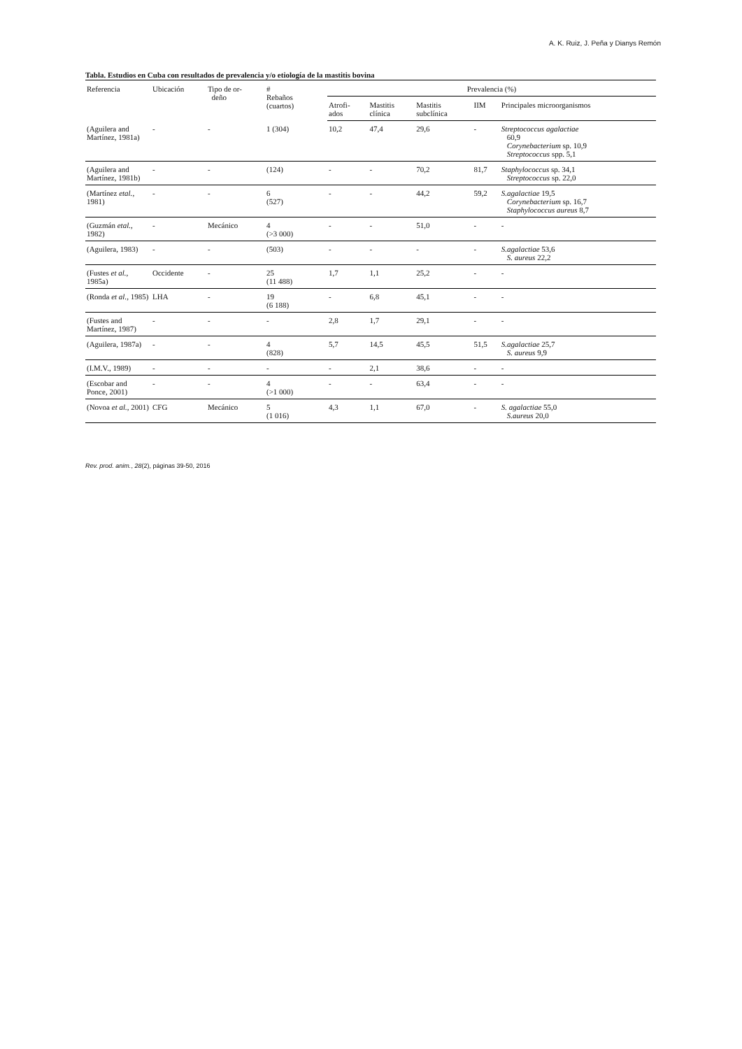A. K. Ruiz, J. Peña y Dianys Remón
Tabla. Estudios en Cuba con resultados de prevalencia y/o etiología de la mastitis bovina
| Referencia | Ubicación | Tipo de or- deño | # Rebaños (cuartos) | Prevalencia (%) | | | | |
| --- | --- | --- | --- | --- | --- | --- | --- | --- |
| | | | | Atrofi- ados | Mastitis clínica | Mastitis subclínica | IIM | Principales microorganismos |
| (Aguilera and Martínez, 1981a) | - | - | 1 (304) | 10,2 | 47,4 | 29,6 | - | Streptococcus agalactiae 60,9 Corynebacterium sp. 10,9 Streptococcus spp. 5,1 |
| (Aguilera and Martínez, 1981b) | - | - | (124) | - | - | 70,2 | 81,7 | Staphylococcus sp. 34,1 Streptococcus sp. 22,0 |
| (Martínez etal. , 1981) | - | - | 6 (527) | - | - | 44,2 | 59,2 | S.agalactiae 19,5 Corynebacterium sp. 16,7 Staphylococcus aureus 8,7 |
| (Guzmán etal. , 1982) | - | Mecánico | 4 (>3 000) | - | - | 51,0 | - | - |
| (Aguilera, 1983) | - | - | (503) | - | - | - | - | S.agalactiae 53,6 S. aureus 22,2 |
| (Fustes et al. , 1985a) | Occidente | - | 25 (11 488) | 1,7 | 1,1 | 25,2 | - | - |
| (Ronda et al. , 1985) | LHA | - | 19 (6 188) | - | 6,8 | 45,1 | - | - |
| (Fustes and Martínez, 1987) | - | - | - | 2,8 | 1,7 | 29,1 | - | - |
| (Aguilera, 1987a) | - | - | 4 (828) | 5,7 | 14,5 | 45,5 | 51,5 | S.agalactiae 25,7 S. aureus 9,9 |
| (I.M.V., 1989) | - | - | - | - | 2,1 | 38,6 | - | - |
| (Escobar and Ponce, 2001) | - | - | 4 (>1 000) | - | - | 63,4 | - | - |
| (Novoa et al. , 2001) | CFG | Mecánico | 5 (1 016) | 4,3 | 1,1 | 67,0 | - | S. agalactiae 55,0 S.aureus 20,0 |
Rev. prod. anim., 28(2), páginas 39-50, 2016